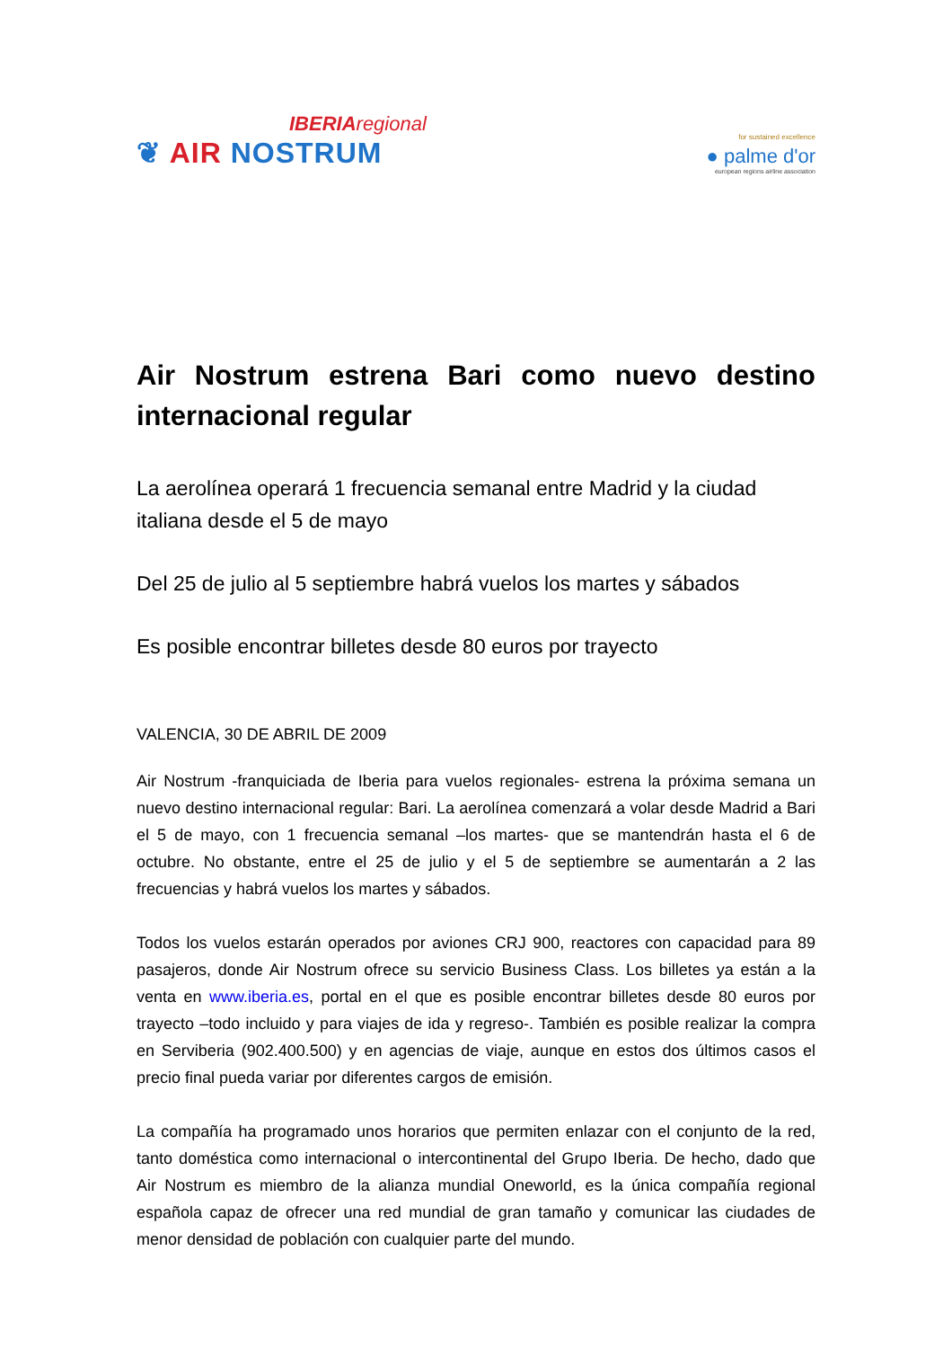IBERIAregional
❦ AIR NOSTRUM
for sustained excellence
● palme d'or
european regions airline association
Air Nostrum estrena Bari como nuevo destino internacional regular
La aerolínea operará 1 frecuencia semanal entre Madrid y la ciudad italiana desde el 5 de mayo
Del 25 de julio al 5 septiembre habrá vuelos los martes y sábados
Es posible encontrar billetes desde 80 euros por trayecto
VALENCIA, 30 DE ABRIL DE 2009
Air Nostrum -franquiciada de Iberia para vuelos regionales- estrena la próxima semana un nuevo destino internacional regular: Bari. La aerolínea comenzará a volar desde Madrid a Bari el 5 de mayo, con 1 frecuencia semanal –los martes- que se mantendrán hasta el 6 de octubre. No obstante, entre el 25 de julio y el 5 de septiembre se aumentarán a 2 las frecuencias y habrá vuelos los martes y sábados.
Todos los vuelos estarán operados por aviones CRJ 900, reactores con capacidad para 89 pasajeros, donde Air Nostrum ofrece su servicio Business Class. Los billetes ya están a la venta en www.iberia.es, portal en el que es posible encontrar billetes desde 80 euros por trayecto –todo incluido y para viajes de ida y regreso-. También es posible realizar la compra en Serviberia (902.400.500) y en agencias de viaje, aunque en estos dos últimos casos el precio final pueda variar por diferentes cargos de emisión.
La compañía ha programado unos horarios que permiten enlazar con el conjunto de la red, tanto doméstica como internacional o intercontinental del Grupo Iberia. De hecho, dado que Air Nostrum es miembro de la alianza mundial Oneworld, es la única compañía regional española capaz de ofrecer una red mundial de gran tamaño y comunicar las ciudades de menor densidad de población con cualquier parte del mundo.